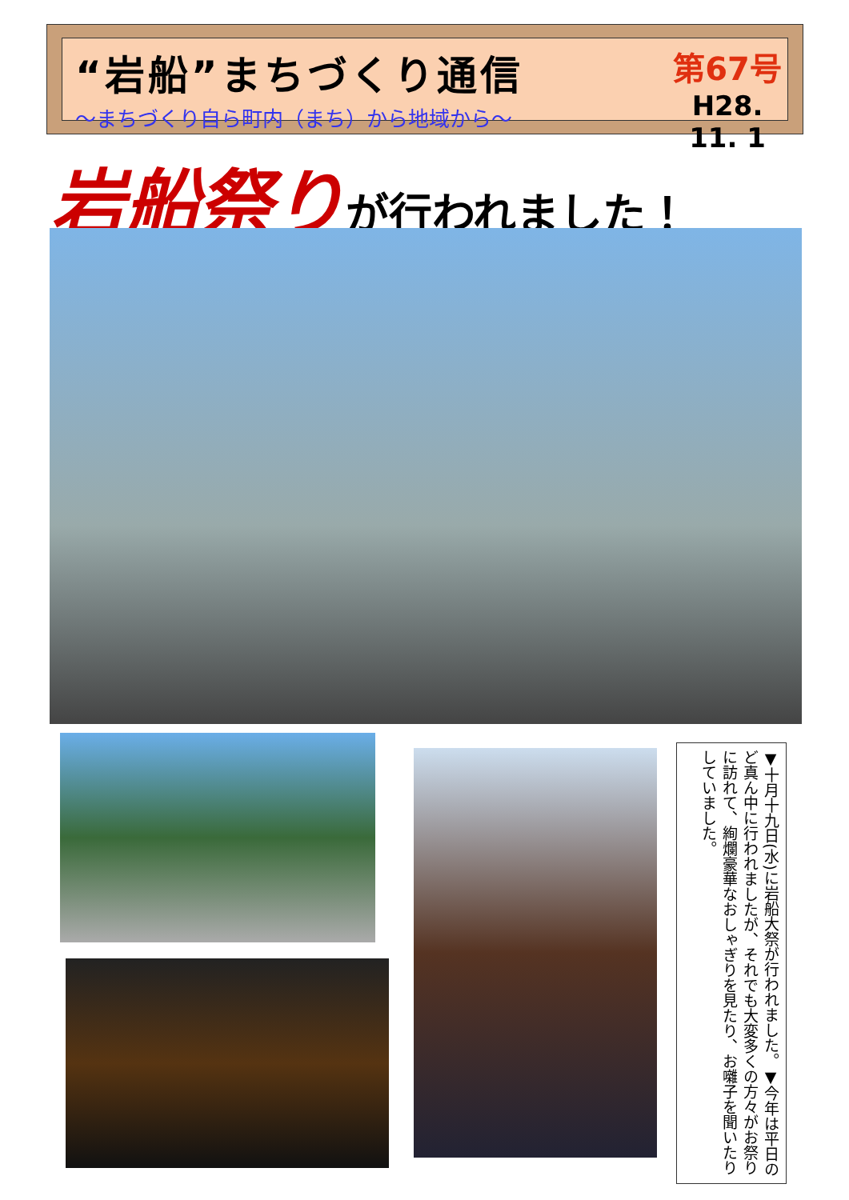“岩船”まちづくり通信
～まちづくり自ら町内（まち）から地域から～
第67号
H28. 11. 1
岩船祭り が行われました！
▼十月十九日(水)に岩船大祭が行われました。▼今年は平日のど真ん中に行われましたが、それでも大変多くの方々がお祭りに訪れて、絢爛豪華なおしゃぎりを見たり、お囃子を聞いたりしていました。